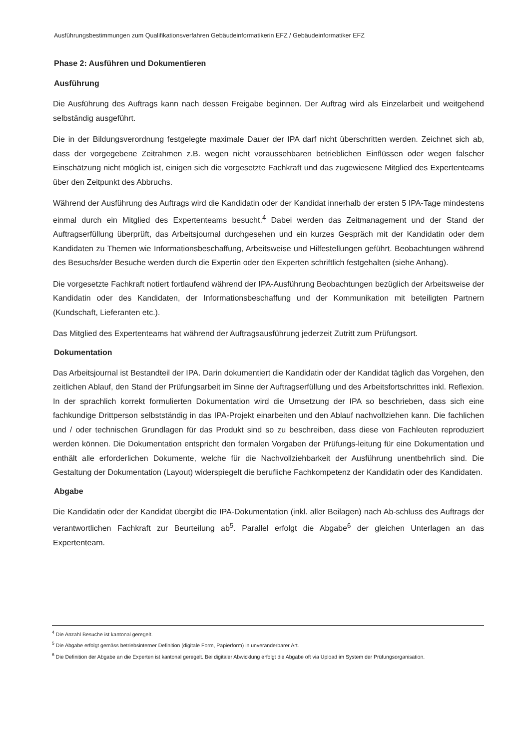Ausführungsbestimmungen zum Qualifikationsverfahren Gebäudeinformatikerin EFZ / Gebäudeinformatiker EFZ
Phase 2: Ausführen und Dokumentieren
Ausführung
Die Ausführung des Auftrags kann nach dessen Freigabe beginnen. Der Auftrag wird als Einzelarbeit und weitgehend selbständig ausgeführt.
Die in der Bildungsverordnung festgelegte maximale Dauer der IPA darf nicht überschritten werden. Zeichnet sich ab, dass der vorgegebene Zeitrahmen z.B. wegen nicht voraussehbaren betrieblichen Einflüssen oder wegen falscher Einschätzung nicht möglich ist, einigen sich die vorgesetzte Fachkraft und das zugewiesene Mitglied des Expertenteams über den Zeitpunkt des Abbruchs.
Während der Ausführung des Auftrags wird die Kandidatin oder der Kandidat innerhalb der ersten 5 IPA-Tage mindestens einmal durch ein Mitglied des Expertenteams besucht.<sup>4</sup> Dabei werden das Zeitmanagement und der Stand der Auftragserfüllung überprüft, das Arbeitsjournal durchgesehen und ein kurzes Gespräch mit der Kandidatin oder dem Kandidaten zu Themen wie Informationsbeschaffung, Arbeitsweise und Hilfestellungen geführt. Beobachtungen während des Besuchs/der Besuche werden durch die Expertin oder den Experten schriftlich festgehalten (siehe Anhang).
Die vorgesetzte Fachkraft notiert fortlaufend während der IPA-Ausführung Beobachtungen bezüglich der Arbeitsweise der Kandidatin oder des Kandidaten, der Informationsbeschaffung und der Kommunikation mit beteiligten Partnern (Kundschaft, Lieferanten etc.).
Das Mitglied des Expertenteams hat während der Auftragsausführung jederzeit Zutritt zum Prüfungsort.
Dokumentation
Das Arbeitsjournal ist Bestandteil der IPA. Darin dokumentiert die Kandidatin oder der Kandidat täglich das Vorgehen, den zeitlichen Ablauf, den Stand der Prüfungsarbeit im Sinne der Auftragserfüllung und des Arbeitsfortschrittes inkl. Reflexion. In der sprachlich korrekt formulierten Dokumentation wird die Umsetzung der IPA so beschrieben, dass sich eine fachkundige Drittperson selbstständig in das IPA-Projekt einarbeiten und den Ablauf nachvollziehen kann. Die fachlichen und / oder technischen Grundlagen für das Produkt sind so zu beschreiben, dass diese von Fachleuten reproduziert werden können. Die Dokumentation entspricht den formalen Vorgaben der Prüfungs-leitung für eine Dokumentation und enthält alle erforderlichen Dokumente, welche für die Nachvollziehbarkeit der Ausführung unentbehrlich sind. Die Gestaltung der Dokumentation (Layout) widerspiegelt die berufliche Fachkompetenz der Kandidatin oder des Kandidaten.
Abgabe
Die Kandidatin oder der Kandidat übergibt die IPA-Dokumentation (inkl. aller Beilagen) nach Ab-schluss des Auftrags der verantwortlichen Fachkraft zur Beurteilung ab<sup>5</sup>. Parallel erfolgt die Abgabe<sup>6</sup> der gleichen Unterlagen an das Expertenteam.
<sup>4</sup> Die Anzahl Besuche ist kantonal geregelt.
<sup>5</sup> Die Abgabe erfolgt gemäss betriebsinterner Definition (digitale Form, Papierform) in unveränderbarer Art.
<sup>6</sup> Die Definition der Abgabe an die Experten ist kantonal geregelt. Bei digitaler Abwicklung erfolgt die Abgabe oft via Upload im System der Prüfungsorganisation.